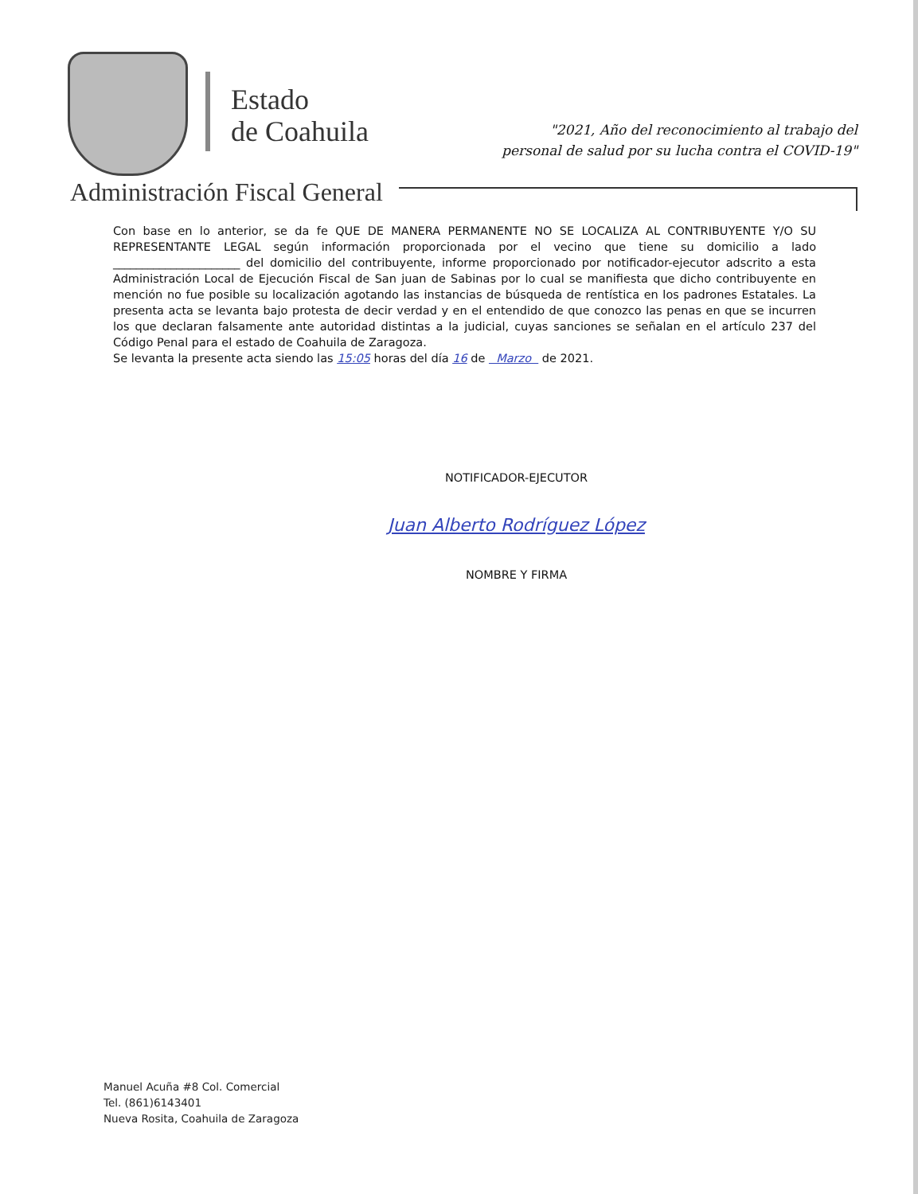Estado
de Coahuila
"2021, Año del reconocimiento al trabajo del
personal de salud por su lucha contra el COVID-19"
Administración Fiscal General
Con base en lo anterior, se da fe QUE DE MANERA PERMANENTE NO SE LOCALIZA AL CONTRIBUYENTE Y/O SU REPRESENTANTE LEGAL según información proporcionada por el vecino que tiene su domicilio a lado ______________________ del domicilio del contribuyente, informe proporcionado por notificador-ejecutor adscrito a esta Administración Local de Ejecución Fiscal de San juan de Sabinas por lo cual se manifiesta que dicho contribuyente en mención no fue posible su localización agotando las instancias de búsqueda de rentística en los padrones Estatales. La presenta acta se levanta bajo protesta de decir verdad y en el entendido de que conozco las penas en que se incurren los que declaran falsamente ante autoridad distintas a la judicial, cuyas sanciones se señalan en el artículo 237 del Código Penal para el estado de Coahuila de Zaragoza.
Se levanta la presente acta siendo las 15:05 horas del día 16 de Marzo de 2021.
NOTIFICADOR-EJECUTOR
Juan Alberto Rodríguez López
NOMBRE Y FIRMA
Manuel Acuña #8 Col. Comercial
Tel. (861)6143401
Nueva Rosita, Coahuila de Zaragoza